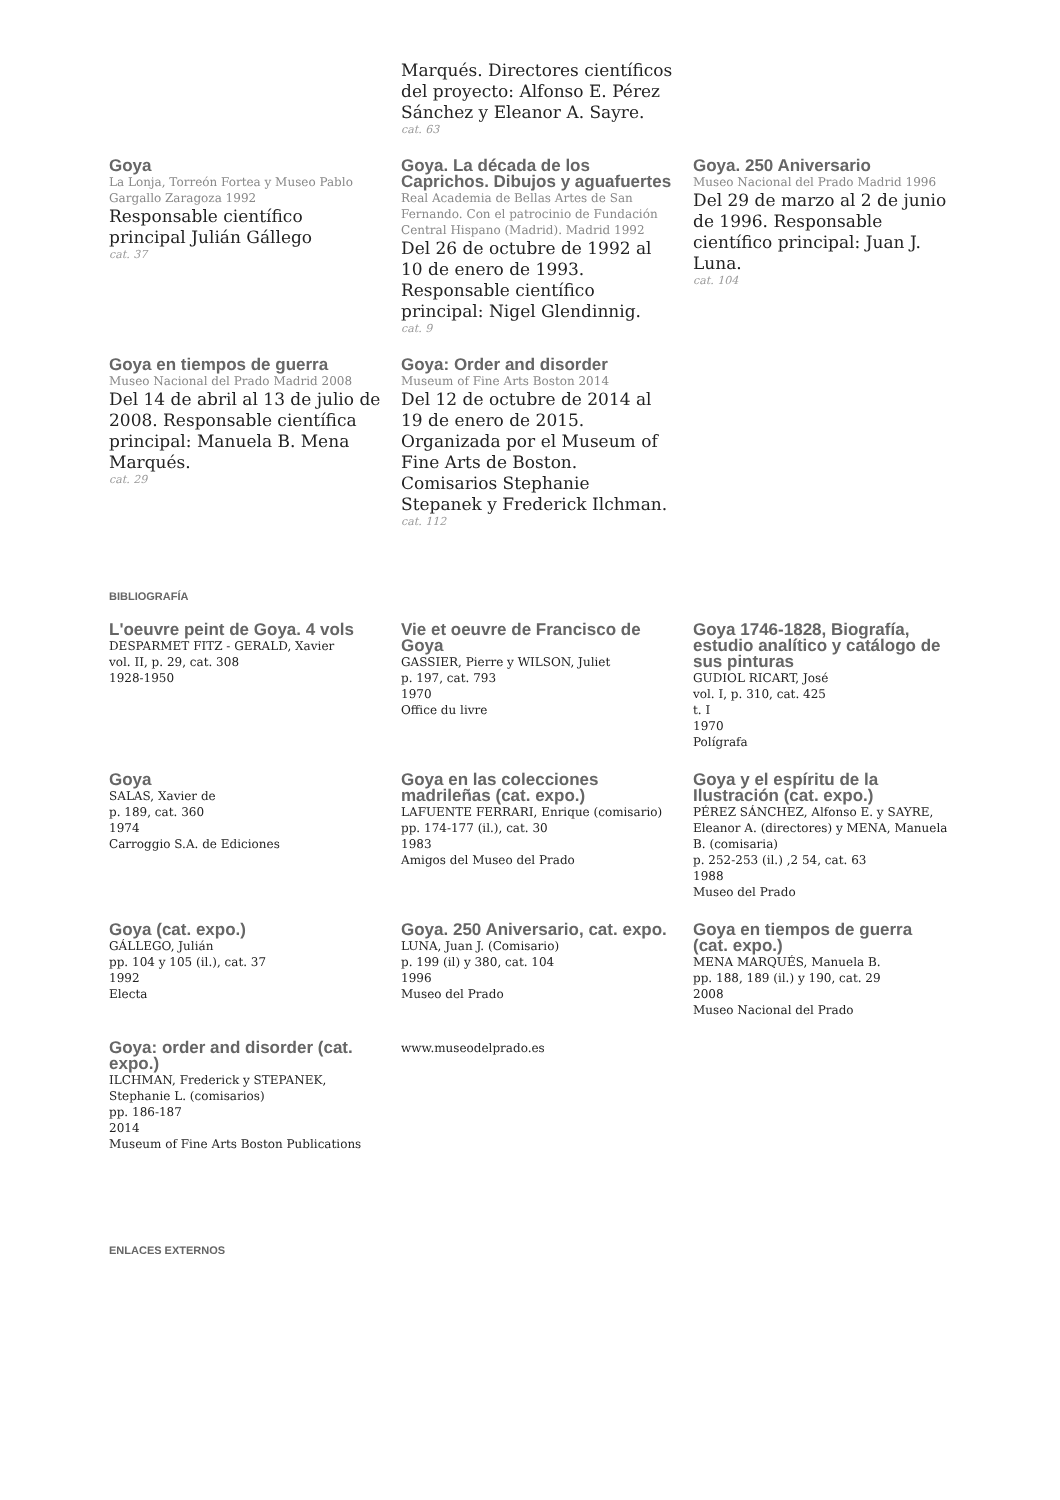Marqués. Directores científicos del proyecto: Alfonso E. Pérez Sánchez y Eleanor A. Sayre.
cat. 63
Goya
La Lonja, Torreón Fortea y Museo Pablo Gargallo Zaragoza 1992
Responsable científico principal Julián Gállego
cat. 37
Goya. La década de los Caprichos. Dibujos y aguafuertes
Real Academia de Bellas Artes de San Fernando. Con el patrocinio de Fundación Central Hispano (Madrid). Madrid 1992
Del 26 de octubre de 1992 al 10 de enero de 1993. Responsable científico principal: Nigel Glendinnig.
cat. 9
Goya. 250 Aniversario
Museo Nacional del Prado Madrid 1996
Del 29 de marzo al 2 de junio de 1996. Responsable científico principal: Juan J. Luna.
cat. 104
Goya en tiempos de guerra
Museo Nacional del Prado Madrid 2008
Del 14 de abril al 13 de julio de 2008. Responsable científica principal: Manuela B. Mena Marqués.
cat. 29
Goya: Order and disorder
Museum of Fine Arts Boston 2014
Del 12 de octubre de 2014 al 19 de enero de 2015. Organizada por el Museum of Fine Arts de Boston. Comisarios Stephanie Stepanek y Frederick Ilchman.
cat. 112
BIBLIOGRAFÍA
L'oeuvre peint de Goya. 4 vols
DESPARMET FITZ - GERALD, Xavier
vol. II, p. 29, cat. 308
1928-1950
Vie et oeuvre de Francisco de Goya
GASSIER, Pierre y WILSON, Juliet
p. 197, cat. 793
1970
Office du livre
Goya 1746-1828, Biografía, estudio analítico y catálogo de sus pinturas
GUDIOL RICART, José
vol. I, p. 310, cat. 425
t. I
1970
Polígrafa
Goya
SALAS, Xavier de
p. 189, cat. 360
1974
Carroggio S.A. de Ediciones
Goya en las colecciones madrileñas (cat. expo.)
LAFUENTE FERRARI, Enrique (comisario)
pp. 174-177 (il.), cat. 30
1983
Amigos del Museo del Prado
Goya y el espíritu de la Ilustración (cat. expo.)
PÉREZ SÁNCHEZ, Alfonso E. y SAYRE, Eleanor A. (directores) y MENA, Manuela B. (comisaria)
p. 252-253 (il.) ,2 54, cat. 63
1988
Museo del Prado
Goya (cat. expo.)
GÁLLEGO, Julián
pp. 104 y 105 (il.), cat. 37
1992
Electa
Goya. 250 Aniversario, cat. expo.
LUNA, Juan J. (Comisario)
p. 199 (il) y 380, cat. 104
1996
Museo del Prado
Goya en tiempos de guerra (cat. expo.)
MENA MARQUÉS, Manuela B.
pp. 188, 189 (il.) y 190, cat. 29
2008
Museo Nacional del Prado
Goya: order and disorder (cat. expo.)
ILCHMAN, Frederick y STEPANEK, Stephanie L. (comisarios)
pp. 186-187
2014
Museum of Fine Arts Boston Publications
www.museodelprado.es
ENLACES EXTERNOS